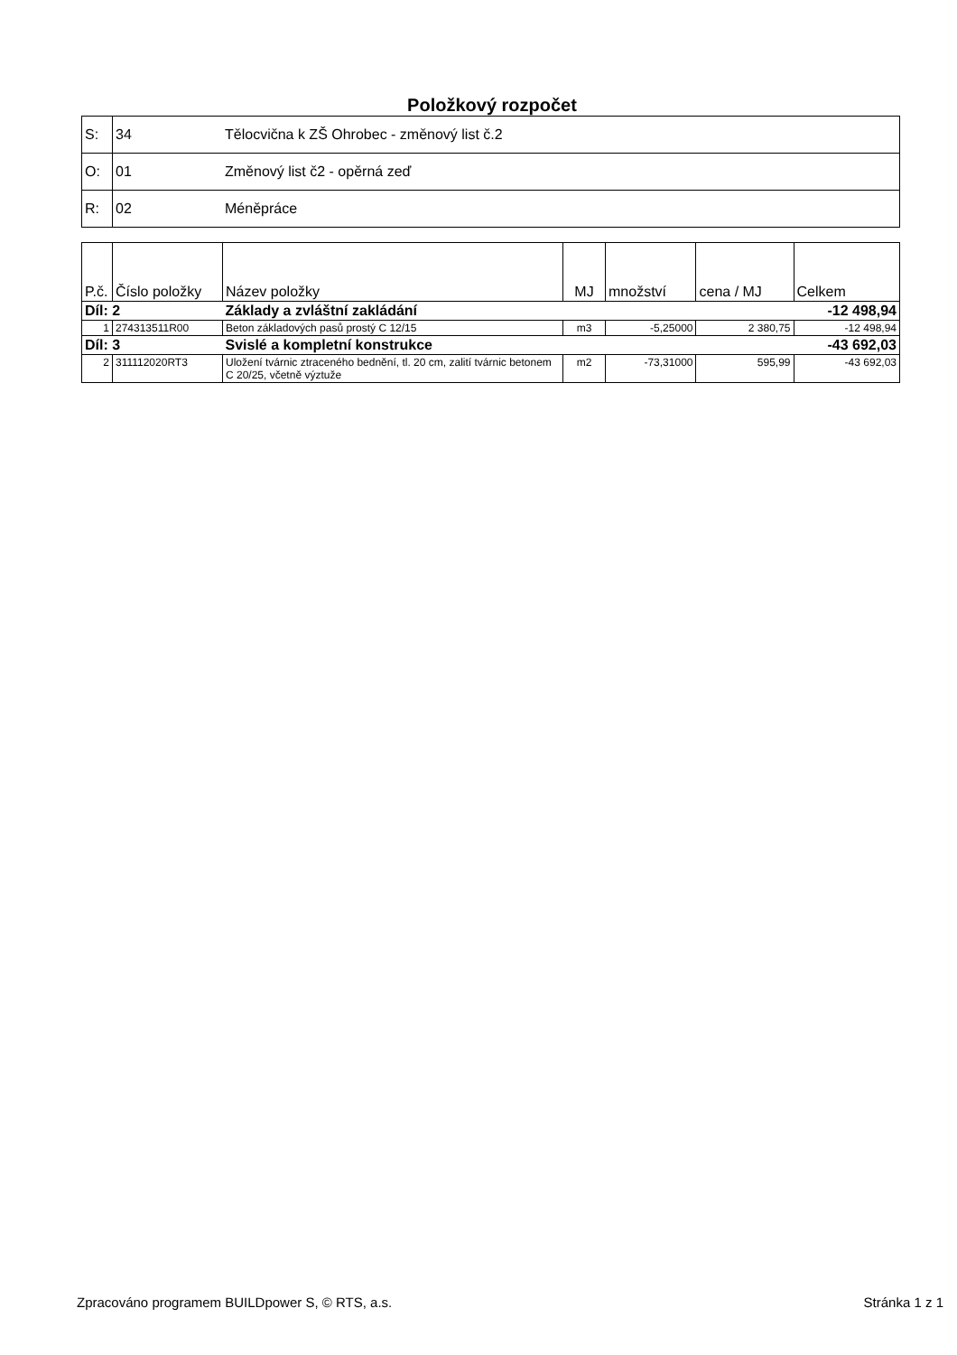Položkový rozpočet
| S: | 34 | Tělocvična k ZŠ Ohrobec - změnový list č.2 |
| O: | 01 | Změnový list č2 - opěrná zeď |
| R: | 02 | Méněpráce |
| P.č. | Číslo položky | Název položky | MJ | množství | cena / MJ | Celkem |
| --- | --- | --- | --- | --- | --- | --- |
| Díl: 2 | | Základy a zvláštní zakládání | | | | -12 498,94 |
| 1 | 274313511R00 | Beton základových pasů prostý C 12/15 | m3 | -5,25000 | 2 380,75 | -12 498,94 |
| Díl: 3 | | Svislé a kompletní konstrukce | | | | -43 692,03 |
| 2 | 311112020RT3 | Uložení tvárnic ztraceného bednění, tl. 20 cm, zalití tvárnic betonem C 20/25, včetně výztuže | m2 | -73,31000 | 595,99 | -43 692,03 |
Zpracováno programem BUILDpower S, © RTS, a.s. Stránka 1 z 1